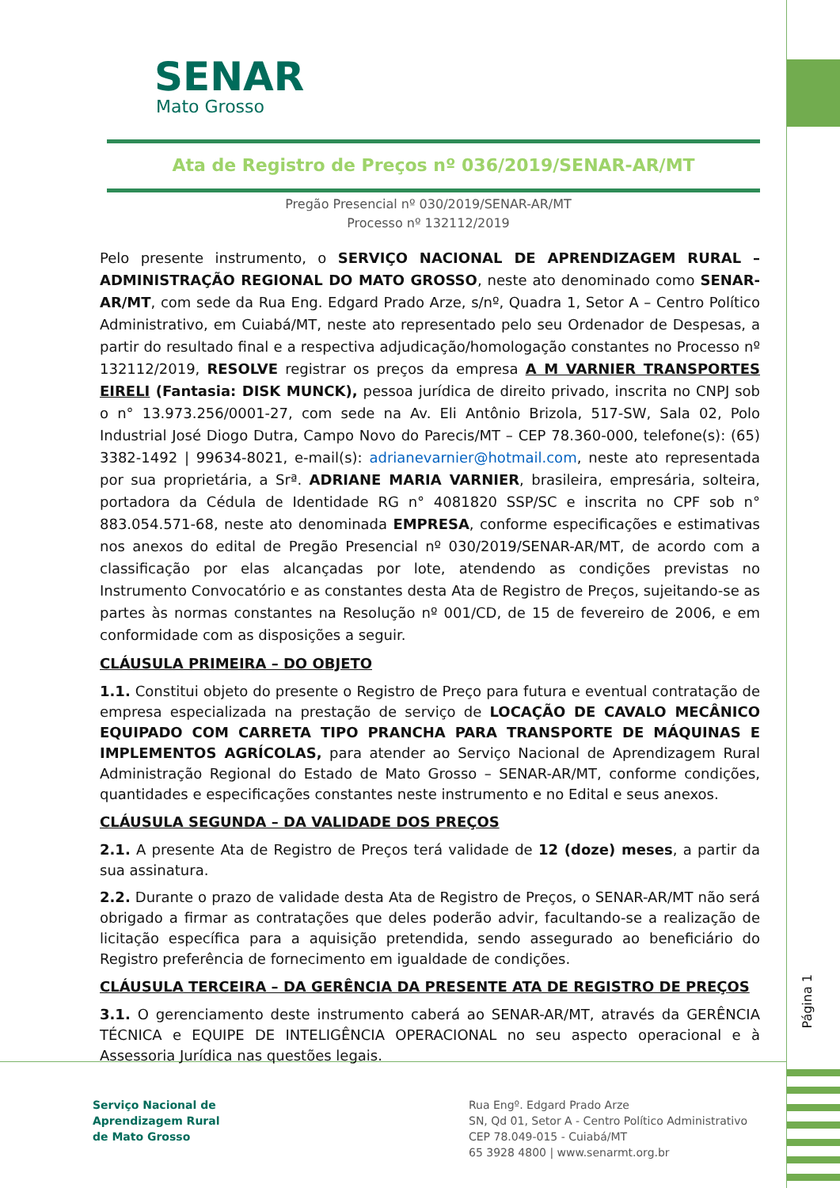SENAR
Mato Grosso
Ata de Registro de Preços nº 036/2019/SENAR-AR/MT
Pregão Presencial nº 030/2019/SENAR-AR/MT
Processo nº 132112/2019
Pelo presente instrumento, o SERVIÇO NACIONAL DE APRENDIZAGEM RURAL – ADMINISTRAÇÃO REGIONAL DO MATO GROSSO, neste ato denominado como SENAR-AR/MT, com sede da Rua Eng. Edgard Prado Arze, s/nº, Quadra 1, Setor A – Centro Político Administrativo, em Cuiabá/MT, neste ato representado pelo seu Ordenador de Despesas, a partir do resultado final e a respectiva adjudicação/homologação constantes no Processo nº 132112/2019, RESOLVE registrar os preços da empresa A M VARNIER TRANSPORTES EIRELI (Fantasia: DISK MUNCK), pessoa jurídica de direito privado, inscrita no CNPJ sob o n° 13.973.256/0001-27, com sede na Av. Eli Antônio Brizola, 517-SW, Sala 02, Polo Industrial José Diogo Dutra, Campo Novo do Parecis/MT – CEP 78.360-000, telefone(s): (65) 3382-1492 | 99634-8021, e-mail(s): adrianevarnier@hotmail.com, neste ato representada por sua proprietária, a Srª. ADRIANE MARIA VARNIER, brasileira, empresária, solteira, portadora da Cédula de Identidade RG n° 4081820 SSP/SC e inscrita no CPF sob n° 883.054.571-68, neste ato denominada EMPRESA, conforme especificações e estimativas nos anexos do edital de Pregão Presencial nº 030/2019/SENAR-AR/MT, de acordo com a classificação por elas alcançadas por lote, atendendo as condições previstas no Instrumento Convocatório e as constantes desta Ata de Registro de Preços, sujeitando-se as partes às normas constantes na Resolução nº 001/CD, de 15 de fevereiro de 2006, e em conformidade com as disposições a seguir.
CLÁUSULA PRIMEIRA – DO OBJETO
1.1. Constitui objeto do presente o Registro de Preço para futura e eventual contratação de empresa especializada na prestação de serviço de LOCAÇÃO DE CAVALO MECÂNICO EQUIPADO COM CARRETA TIPO PRANCHA PARA TRANSPORTE DE MÁQUINAS E IMPLEMENTOS AGRÍCOLAS, para atender ao Serviço Nacional de Aprendizagem Rural Administração Regional do Estado de Mato Grosso – SENAR-AR/MT, conforme condições, quantidades e especificações constantes neste instrumento e no Edital e seus anexos.
CLÁUSULA SEGUNDA – DA VALIDADE DOS PREÇOS
2.1. A presente Ata de Registro de Preços terá validade de 12 (doze) meses, a partir da sua assinatura.
2.2. Durante o prazo de validade desta Ata de Registro de Preços, o SENAR-AR/MT não será obrigado a firmar as contratações que deles poderão advir, facultando-se a realização de licitação específica para a aquisição pretendida, sendo assegurado ao beneficiário do Registro preferência de fornecimento em igualdade de condições.
CLÁUSULA TERCEIRA – DA GERÊNCIA DA PRESENTE ATA DE REGISTRO DE PREÇOS
3.1. O gerenciamento deste instrumento caberá ao SENAR-AR/MT, através da GERÊNCIA TÉCNICA e EQUIPE DE INTELIGÊNCIA OPERACIONAL no seu aspecto operacional e à Assessoria Jurídica nas questões legais.
Página 1
Serviço Nacional de
Aprendizagem Rural
de Mato Grosso
Rua Engº. Edgard Prado Arze
SN, Qd 01, Setor A - Centro Político Administrativo
CEP 78.049-015 - Cuiabá/MT
65 3928 4800 | www.senarmt.org.br